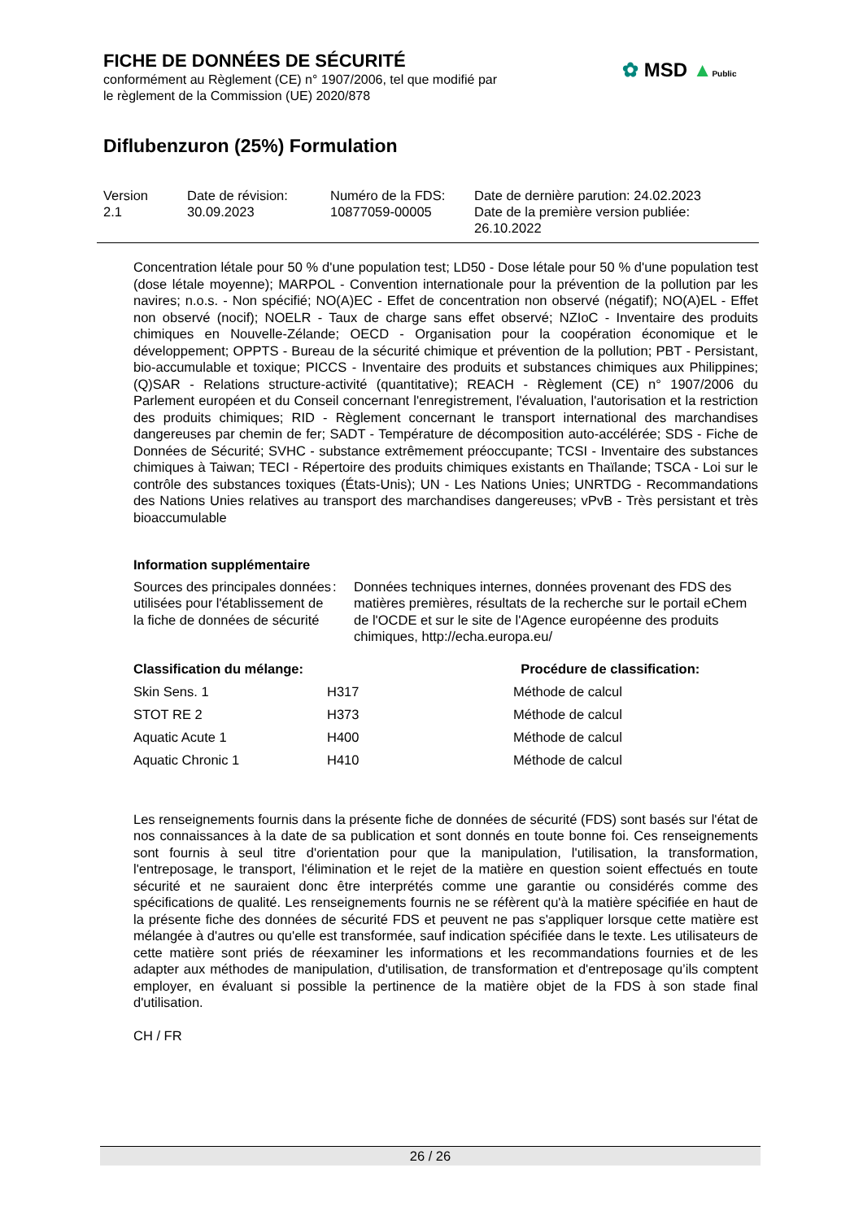FICHE DE DONNÉES DE SÉCURITÉ
conformément au Règlement (CE) n° 1907/2006, tel que modifié par
le règlement de la Commission (UE) 2020/878
Diflubenzuron (25%) Formulation
✿ MSD ▲Public
| Version 2.1 | Date de révision: 30.09.2023 | Numéro de la FDS: 10877059-00005 | Date de dernière parution: 24.02.2023 Date de la première version publiée: 26.10.2022 |
Concentration létale pour 50 % d'une population test; LD50 - Dose létale pour 50 % d'une population test (dose létale moyenne); MARPOL - Convention internationale pour la prévention de la pollution par les navires; n.o.s. - Non spécifié; NO(A)EC - Effet de concentration non observé (négatif); NO(A)EL - Effet non observé (nocif); NOELR - Taux de charge sans effet observé; NZIoC - Inventaire des produits chimiques en Nouvelle-Zélande; OECD - Organisation pour la coopération économique et le développement; OPPTS - Bureau de la sécurité chimique et prévention de la pollution; PBT - Persistant, bio-accumulable et toxique; PICCS - Inventaire des produits et substances chimiques aux Philippines; (Q)SAR - Relations structure-activité (quantitative); REACH - Règlement (CE) n° 1907/2006 du Parlement européen et du Conseil concernant l'enregistrement, l'évaluation, l'autorisation et la restriction des produits chimiques; RID - Règlement concernant le transport international des marchandises dangereuses par chemin de fer; SADT - Température de décomposition auto-accélérée; SDS - Fiche de Données de Sécurité; SVHC - substance extrêmement préoccupante; TCSI - Inventaire des substances chimiques à Taiwan; TECI - Répertoire des produits chimiques existants en Thaïlande; TSCA - Loi sur le contrôle des substances toxiques (États-Unis); UN - Les Nations Unies; UNRTDG - Recommandations des Nations Unies relatives au transport des marchandises dangereuses; vPvB - Très persistant et très bioaccumulable
Information supplémentaire
| Sources des principales données utilisées pour l'établissement de la fiche de données de sécurité | : | Données techniques internes, données provenant des FDS des matières premières, résultats de la recherche sur le portail eChem de l'OCDE et sur le site de l'Agence européenne des produits chimiques, http://echa.europa.eu/ |
| Classification du mélange: | | Procédure de classification: |
| --- | --- | --- |
| Skin Sens. 1 | H317 | Méthode de calcul |
| STOT RE 2 | H373 | Méthode de calcul |
| Aquatic Acute 1 | H400 | Méthode de calcul |
| Aquatic Chronic 1 | H410 | Méthode de calcul |
Les renseignements fournis dans la présente fiche de données de sécurité (FDS) sont basés sur l'état de nos connaissances à la date de sa publication et sont donnés en toute bonne foi. Ces renseignements sont fournis à seul titre d'orientation pour que la manipulation, l'utilisation, la transformation, l'entreposage, le transport, l'élimination et le rejet de la matière en question soient effectués en toute sécurité et ne sauraient donc être interprétés comme une garantie ou considérés comme des spécifications de qualité. Les renseignements fournis ne se réfèrent qu'à la matière spécifiée en haut de la présente fiche des données de sécurité FDS et peuvent ne pas s'appliquer lorsque cette matière est mélangée à d'autres ou qu'elle est transformée, sauf indication spécifiée dans le texte. Les utilisateurs de cette matière sont priés de réexaminer les informations et les recommandations fournies et de les adapter aux méthodes de manipulation, d'utilisation, de transformation et d'entreposage qu’ils comptent employer, en évaluant si possible la pertinence de la matière objet de la FDS à son stade final d'utilisation.
CH / FR
26 / 26